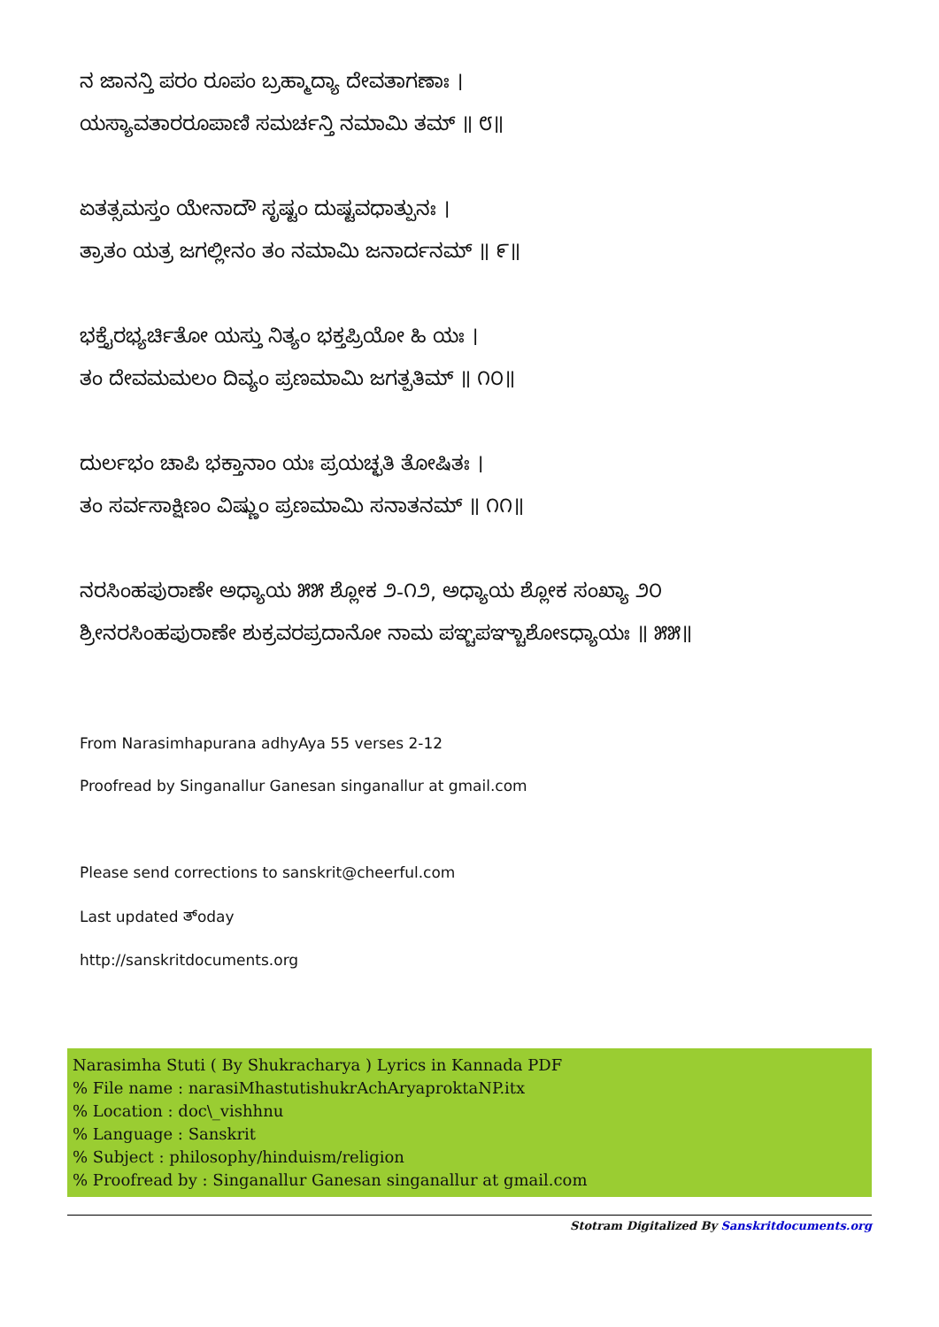ನ ಜಾನನ್ತಿ ಪರಂ ರೂಪಂ ಬ್ರಹ್ಮಾದ್ಯಾ ದೇವತಾಗಣಾಃ ।
ಯಸ್ಯಾವತಾರರೂಪಾಣಿ ಸಮರ್ಚನ್ತಿ ನಮಾಮಿ ತಮ್ ॥ ೮॥
ಏತತ್ಸಮಸ್ತಂ ಯೇನಾದೌ ಸೃಷ್ಟಂ ದುಷ್ಟವಧಾತ್ಪುನಃ ।
ತ್ರಾತಂ ಯತ್ರ ಜಗಲ್ಲೀನಂ ತಂ ನಮಾಮಿ ಜನಾರ್ದನಮ್ ॥ ೯॥
ಭಕ್ತೈರಭ್ಯರ್ಚಿತೋ ಯಸ್ತು ನಿತ್ಯಂ ಭಕ್ತಪ್ರಿಯೋ ಹಿ ಯಃ ।
ತಂ ದೇವಮಮಲಂ ದಿವ್ಯಂ ಪ್ರಣಮಾಮಿ ಜಗತ್ಪತಿಮ್ ॥ ೧೦॥
ದುರ್ಲಭಂ ಚಾಪಿ ಭಕ್ತಾನಾಂ ಯಃ ಪ್ರಯಚ್ಛತಿ ತೋಷಿತಃ ।
ತಂ ಸರ್ವಸಾಕ್ಷಿಣಂ ವಿಷ್ಣುಂ ಪ್ರಣಮಾಮಿ ಸನಾತನಮ್ ॥ ೧೧॥
ನರಸಿಂಹಪುರಾಣೇ ಅಧ್ಯಾಯ ೫೫ ಶ್ಲೋಕ ೨-೧೨, ಅಧ್ಯಾಯ ಶ್ಲೋಕ ಸಂಖ್ಯಾ ೨೦
ಶ್ರೀನರಸಿಂಹಪುರಾಣೇ ಶುಕ್ರವರಪ್ರದಾನೋ ನಾಮ ಪಞ್ಚಪಞ್ಚಾಶೋಽಧ್ಯಾಯಃ ॥ ೫೫॥
From Narasimhapurana adhyAya 55 verses 2-12
Proofread by Singanallur Ganesan singanallur at gmail.com
Please send corrections to sanskrit@cheerful.com
Last updated ತ್oday
http://sanskritdocuments.org
Narasimha Stuti ( By Shukracharya ) Lyrics in Kannada PDF
% File name : narasiMhastutishukrAchAryaproktaNP.itx
% Location : doc\_vishhnu
% Language : Sanskrit
% Subject : philosophy/hinduism/religion
% Proofread by : Singanallur Ganesan singanallur at gmail.com
Stotram Digitalized By Sanskritdocuments.org